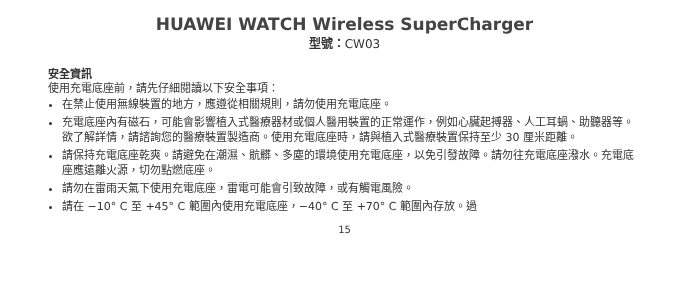HUAWEI WATCH Wireless SuperCharger
型號：CW03
安全資訊
使用充電底座前，請先仔細閱讀以下安全事項：
在禁止使用無線裝置的地方，應遵從相關規則，請勿使用充電底座。
充電底座內有磁石，可能會影響植入式醫療器材或個人醫用裝置的正常運作，例如心臟起搏器、人工耳蝸、助聽器等。欲了解詳情，請諮詢您的醫療裝置製造商。使用充電底座時，請與植入式醫療裝置保持至少 30 厘米距離。
請保持充電底座乾爽。請避免在潮濕、骯髒、多塵的環境使用充電底座，以免引發故障。請勿往充電底座潑水。充電底座應遠離火源，切勿點燃底座。
請勿在雷雨天氣下使用充電底座，雷電可能會引致故障，或有觸電風險。
請在 −10° C 至 +45° C 範圍內使用充電底座，−40° C 至 +70° C 範圍內存放。過
15